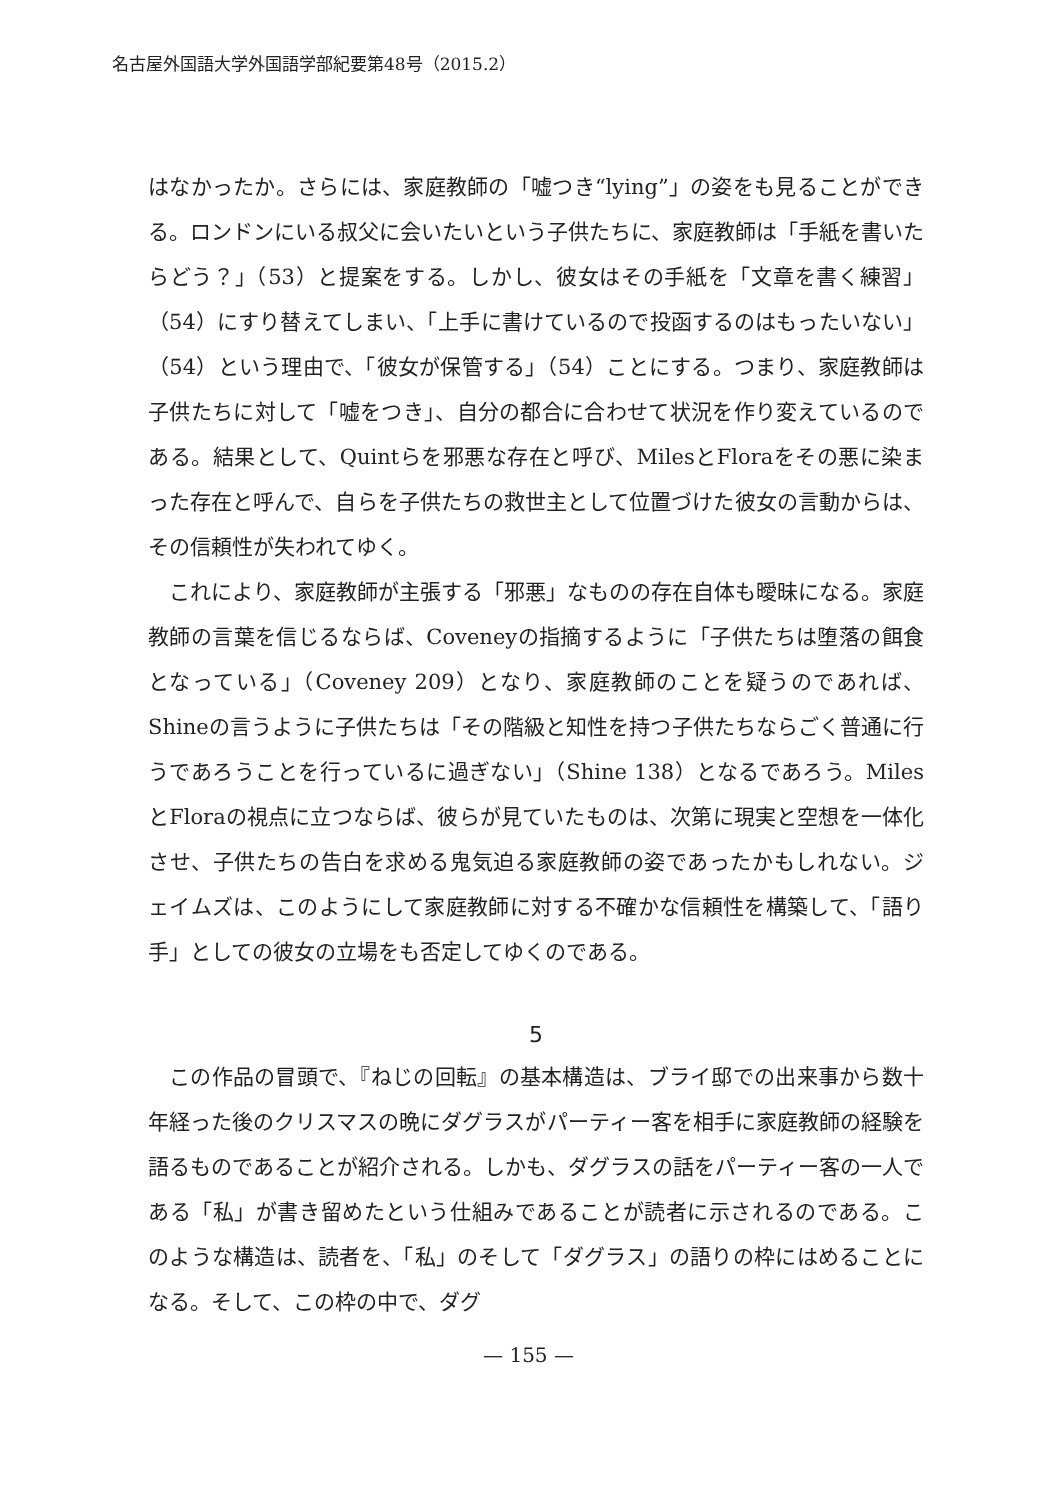名古屋外国語大学外国語学部紀要第48号（2015.2）
はなかったか。さらには、家庭教師の「嘘つき“lying”」の姿をも見ることができる。ロンドンにいる叔父に会いたいという子供たちに、家庭教師は「手紙を書いたらどう？」（53）と提案をする。しかし、彼女はその手紙を「文章を書く練習」（54）にすり替えてしまい、「上手に書けているので投函するのはもったいない」（54）という理由で、「彼女が保管する」（54）ことにする。つまり、家庭教師は子供たちに対して「嘘をつき」、自分の都合に合わせて状況を作り変えているのである。結果として、Quintらを邪悪な存在と呼び、MilesとFloraをその悪に染まった存在と呼んで、自らを子供たちの救世主として位置づけた彼女の言動からは、その信頼性が失われてゆく。
これにより、家庭教師が主張する「邪悪」なものの存在自体も曖昧になる。家庭教師の言葉を信じるならば、Coveneyの指摘するように「子供たちは堕落の餌食となっている」（Coveney 209）となり、家庭教師のことを疑うのであれば、Shineの言うように子供たちは「その階級と知性を持つ子供たちならごく普通に行うであろうことを行っているに過ぎない」（Shine 138）となるであろう。MilesとFloraの視点に立つならば、彼らが見ていたものは、次第に現実と空想を一体化させ、子供たちの告白を求める鬼気迫る家庭教師の姿であったかもしれない。ジェイムズは、このようにして家庭教師に対する不確かな信頼性を構築して、「語り手」としての彼女の立場をも否定してゆくのである。
5
この作品の冒頭で、『ねじの回転』の基本構造は、ブライ邸での出来事から数十年経った後のクリスマスの晩にダグラスがパーティー客を相手に家庭教師の経験を語るものであることが紹介される。しかも、ダグラスの話をパーティー客の一人である「私」が書き留めたという仕組みであることが読者に示されるのである。このような構造は、読者を、「私」のそして「ダグラス」の語りの枠にはめることになる。そして、この枠の中で、ダグ
— 155 —